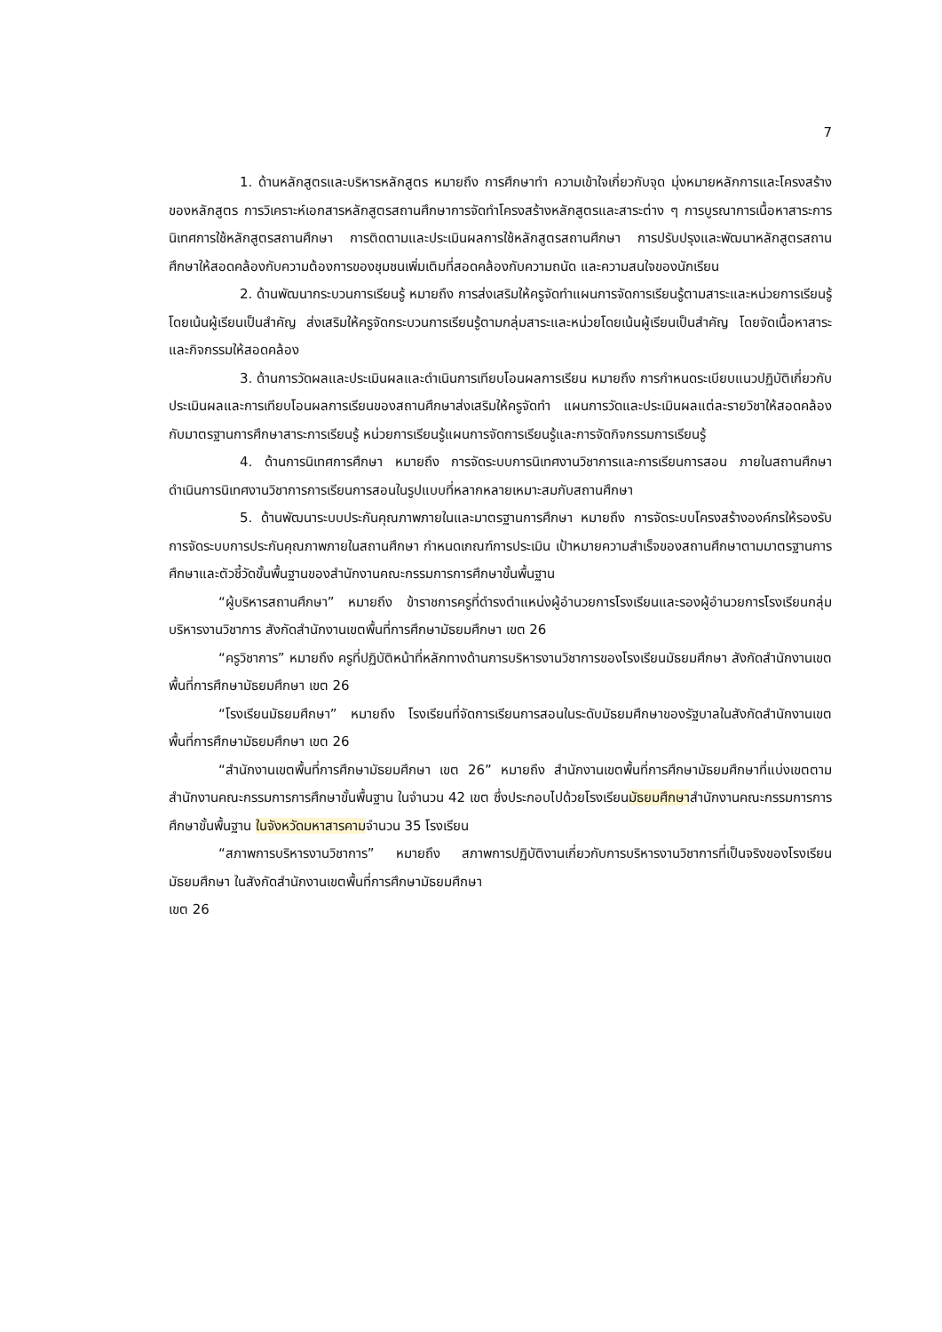7
1. ด้านหลักสูตรและบริหารหลักสูตร หมายถึง การศึกษาทำ ความเข้าใจเกี่ยวกับจุด มุ่งหมายหลักการและโครงสร้างของหลักสูตร การวิเคราะห์เอกสารหลักสูตรสถานศึกษาการจัดทำโครงสร้างหลักสูตรและสาระต่าง ๆ การบูรณาการเนื้อหาสาระการนิเทศการใช้หลักสูตรสถานศึกษา การติดตามและประเมินผลการใช้หลักสูตรสถานศึกษา การปรับปรุงและพัฒนาหลักสูตรสถานศึกษาให้สอดคล้องกับความต้องการของชุมชนเพิ่มเติมที่สอดคล้องกับความถนัด และความสนใจของนักเรียน
2. ด้านพัฒนากระบวนการเรียนรู้ หมายถึง การส่งเสริมให้ครูจัดทำแผนการจัดการเรียนรู้ตามสาระและหน่วยการเรียนรู้โดยเน้นผู้เรียนเป็นสำคัญ ส่งเสริมให้ครูจัดกระบวนการเรียนรู้ตามกลุ่มสาระและหน่วยโดยเน้นผู้เรียนเป็นสำคัญ โดยจัดเนื้อหาสาระและกิจกรรมให้สอดคล้อง
3. ด้านการวัดผลและประเมินผลและดำเนินการเทียบโอนผลการเรียน หมายถึง การกำหนดระเบียบแนวปฏิบัติเกี่ยวกับประเมินผลและการเทียบโอนผลการเรียนของสถานศึกษาส่งเสริมให้ครูจัดทำ แผนการวัดและประเมินผลแต่ละรายวิชาให้สอดคล้องกับมาตรฐานการศึกษาสาระการเรียนรู้ หน่วยการเรียนรู้แผนการจัดการเรียนรู้และการจัดกิจกรรมการเรียนรู้
4. ด้านการนิเทศการศึกษา หมายถึง การจัดระบบการนิเทศงานวิชาการและการเรียนการสอน ภายในสถานศึกษาดำเนินการนิเทศงานวิชาการการเรียนการสอนในรูปแบบที่หลากหลายเหมาะสมกับสถานศึกษา
5. ด้านพัฒนาระบบประกันคุณภาพภายในและมาตรฐานการศึกษา หมายถึง การจัดระบบโครงสร้างองค์กรให้รองรับการจัดระบบการประกันคุณภาพภายในสถานศึกษา กำหนดเกณฑ์การประเมิน เป้าหมายความสำเร็จของสถานศึกษาตามมาตรฐานการศึกษาและตัวชี้วัดขั้นพื้นฐานของสำนักงานคณะกรรมการการศึกษาขั้นพื้นฐาน
“ผู้บริหารสถานศึกษา” หมายถึง ข้าราชการครูที่ดำรงตำแหน่งผู้อำนวยการโรงเรียนและรองผู้อำนวยการโรงเรียนกลุ่มบริหารงานวิชาการ สังกัดสำนักงานเขตพื้นที่การศึกษามัธยมศึกษา เขต 26
“ครูวิชาการ” หมายถึง ครูที่ปฏิบัติหน้าที่หลักทางด้านการบริหารงานวิชาการของโรงเรียนมัธยมศึกษา สังกัดสำนักงานเขตพื้นที่การศึกษามัธยมศึกษา เขต 26
“โรงเรียนมัธยมศึกษา” หมายถึง โรงเรียนที่จัดการเรียนการสอนในระดับมัธยมศึกษาของรัฐบาลในสังกัดสำนักงานเขตพื้นที่การศึกษามัธยมศึกษา เขต 26
“สำนักงานเขตพื้นที่การศึกษามัธยมศึกษา เขต 26” หมายถึง สำนักงานเขตพื้นที่การศึกษามัธยมศึกษาที่แบ่งเขตตามสำนักงานคณะกรรมการการศึกษาขั้นพื้นฐาน ในจำนวน 42 เขต ซึ่งประกอบไปด้วยโรงเรียนมัธยมศึกษาสำนักงานคณะกรรมการการศึกษาขั้นพื้นฐาน ในจังหวัดมหาสารคามจำนวน 35 โรงเรียน
“สภาพการบริหารงานวิชาการ” หมายถึง สภาพการปฏิบัติงานเกี่ยวกับการบริหารงานวิชาการที่เป็นจริงของโรงเรียนมัธยมศึกษา ในสังกัดสำนักงานเขตพื้นที่การศึกษามัธยมศึกษา
เขต 26